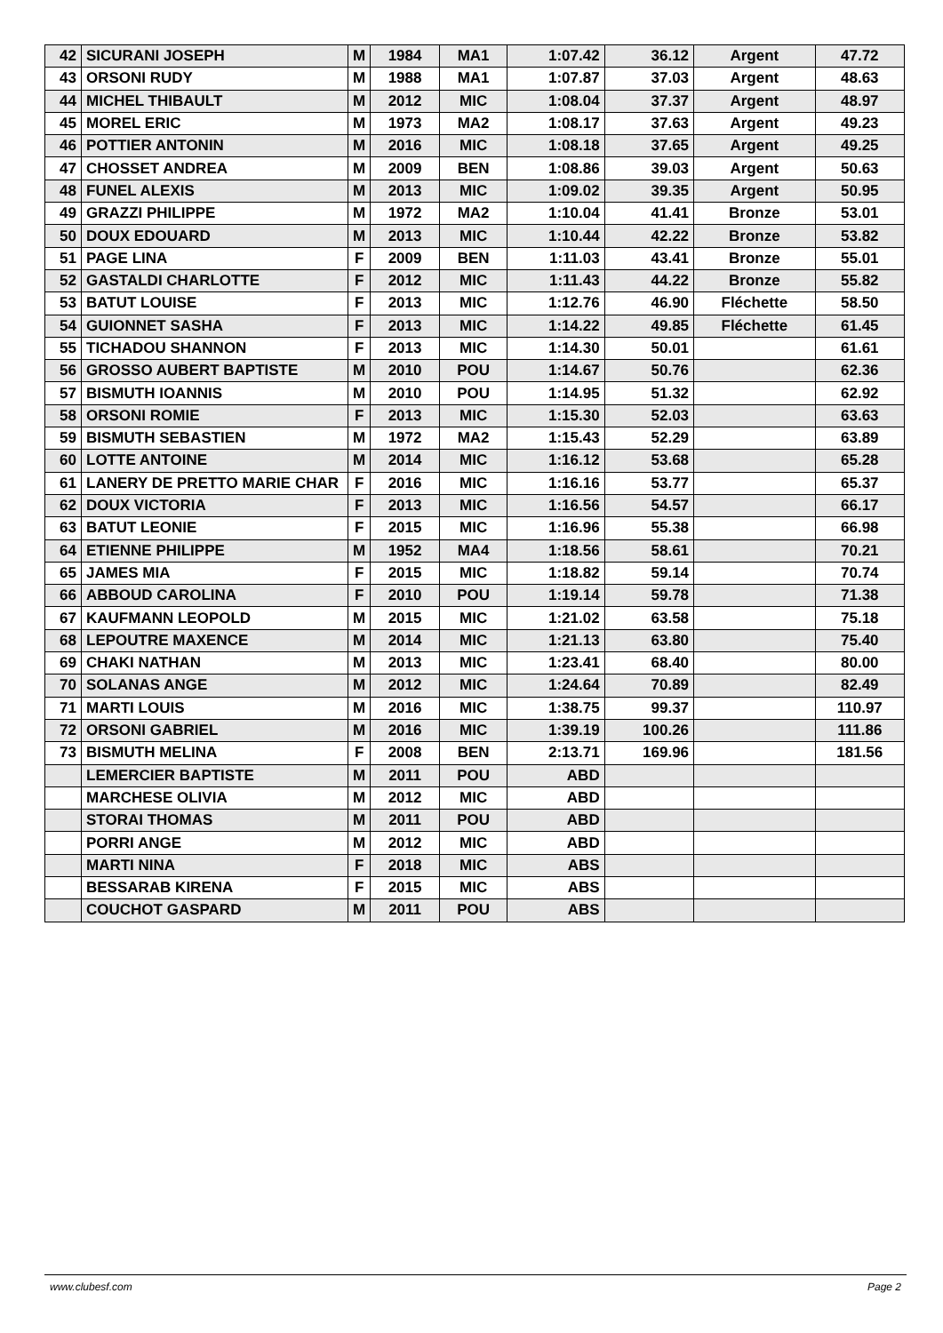| 42 | SICURANI JOSEPH | M | 1984 | MA1 | 1:07.42 | 36.12 | Argent | 47.72 |
| 43 | ORSONI RUDY | M | 1988 | MA1 | 1:07.87 | 37.03 | Argent | 48.63 |
| 44 | MICHEL THIBAULT | M | 2012 | MIC | 1:08.04 | 37.37 | Argent | 48.97 |
| 45 | MOREL ERIC | M | 1973 | MA2 | 1:08.17 | 37.63 | Argent | 49.23 |
| 46 | POTTIER ANTONIN | M | 2016 | MIC | 1:08.18 | 37.65 | Argent | 49.25 |
| 47 | CHOSSET ANDREA | M | 2009 | BEN | 1:08.86 | 39.03 | Argent | 50.63 |
| 48 | FUNEL ALEXIS | M | 2013 | MIC | 1:09.02 | 39.35 | Argent | 50.95 |
| 49 | GRAZZI PHILIPPE | M | 1972 | MA2 | 1:10.04 | 41.41 | Bronze | 53.01 |
| 50 | DOUX EDOUARD | M | 2013 | MIC | 1:10.44 | 42.22 | Bronze | 53.82 |
| 51 | PAGE LINA | F | 2009 | BEN | 1:11.03 | 43.41 | Bronze | 55.01 |
| 52 | GASTALDI CHARLOTTE | F | 2012 | MIC | 1:11.43 | 44.22 | Bronze | 55.82 |
| 53 | BATUT LOUISE | F | 2013 | MIC | 1:12.76 | 46.90 | Fléchette | 58.50 |
| 54 | GUIONNET SASHA | F | 2013 | MIC | 1:14.22 | 49.85 | Fléchette | 61.45 |
| 55 | TICHADOU SHANNON | F | 2013 | MIC | 1:14.30 | 50.01 | | 61.61 |
| 56 | GROSSO AUBERT BAPTISTE | M | 2010 | POU | 1:14.67 | 50.76 | | 62.36 |
| 57 | BISMUTH IOANNIS | M | 2010 | POU | 1:14.95 | 51.32 | | 62.92 |
| 58 | ORSONI ROMIE | F | 2013 | MIC | 1:15.30 | 52.03 | | 63.63 |
| 59 | BISMUTH SEBASTIEN | M | 1972 | MA2 | 1:15.43 | 52.29 | | 63.89 |
| 60 | LOTTE ANTOINE | M | 2014 | MIC | 1:16.12 | 53.68 | | 65.28 |
| 61 | LANERY DE PRETTO MARIE CHAR | F | 2016 | MIC | 1:16.16 | 53.77 | | 65.37 |
| 62 | DOUX VICTORIA | F | 2013 | MIC | 1:16.56 | 54.57 | | 66.17 |
| 63 | BATUT LEONIE | F | 2015 | MIC | 1:16.96 | 55.38 | | 66.98 |
| 64 | ETIENNE PHILIPPE | M | 1952 | MA4 | 1:18.56 | 58.61 | | 70.21 |
| 65 | JAMES MIA | F | 2015 | MIC | 1:18.82 | 59.14 | | 70.74 |
| 66 | ABBOUD CAROLINA | F | 2010 | POU | 1:19.14 | 59.78 | | 71.38 |
| 67 | KAUFMANN LEOPOLD | M | 2015 | MIC | 1:21.02 | 63.58 | | 75.18 |
| 68 | LEPOUTRE MAXENCE | M | 2014 | MIC | 1:21.13 | 63.80 | | 75.40 |
| 69 | CHAKI NATHAN | M | 2013 | MIC | 1:23.41 | 68.40 | | 80.00 |
| 70 | SOLANAS ANGE | M | 2012 | MIC | 1:24.64 | 70.89 | | 82.49 |
| 71 | MARTI LOUIS | M | 2016 | MIC | 1:38.75 | 99.37 | | 110.97 |
| 72 | ORSONI GABRIEL | M | 2016 | MIC | 1:39.19 | 100.26 | | 111.86 |
| 73 | BISMUTH MELINA | F | 2008 | BEN | 2:13.71 | 169.96 | | 181.56 |
| | LEMERCIER BAPTISTE | M | 2011 | POU | ABD | | | |
| | MARCHESE OLIVIA | M | 2012 | MIC | ABD | | | |
| | STORAI THOMAS | M | 2011 | POU | ABD | | | |
| | PORRI ANGE | M | 2012 | MIC | ABD | | | |
| | MARTI NINA | F | 2018 | MIC | ABS | | | |
| | BESSARAB KIRENA | F | 2015 | MIC | ABS | | | |
| | COUCHOT GASPARD | M | 2011 | POU | ABS | | | |
www.clubesf.com Page 2